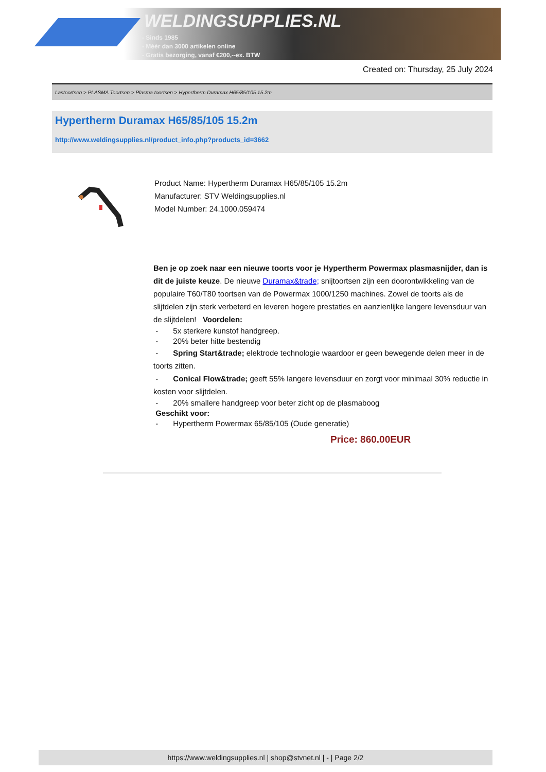WELDINGSUPPLIES.NL
- Sinds 1985
- Méér dan 3000 artikelen online
- Gratis bezorging, vanaf €200,--ex. BTW
Created on: Thursday, 25 July 2024
Lastoortsen > PLASMA Toortsen > Plasma toortsen > Hypertherm Duramax H65/85/105 15.2m
Hypertherm Duramax H65/85/105 15.2m
http://www.weldingsupplies.nl/product_info.php?products_id=3662
Product Name: Hypertherm Duramax H65/85/105 15.2m
Manufacturer: STV Weldingsupplies.nl
Model Number: 24.1000.059474
Ben je op zoek naar een nieuwe toorts voor je Hypertherm Powermax plasmasnijder, dan is dit de juiste keuze. De nieuwe Duramax&trade; snijtoortsen zijn een doorontwikkeling van de populaire T60/T80 toortsen van de Powermax 1000/1250 machines. Zowel de toorts als de slijtdelen zijn sterk verbeterd en leveren hogere prestaties en aanzienlijke langere levensduur van de slijtdelen! Voordelen:
- 5x sterkere kunstof handgreep.
- 20% beter hitte bestendig
- Spring Start&trade; elektrode technologie waardoor er geen bewegende delen meer in de toorts zitten.
- Conical Flow&trade; geeft 55% langere levensduur en zorgt voor minimaal 30% reductie in kosten voor slijtdelen.
- 20% smallere handgreep voor beter zicht op de plasmaboog
Geschikt voor:
- Hypertherm Powermax 65/85/105 (Oude generatie)
Price: 860.00EUR
https://www.weldingsupplies.nl | shop@stvnet.nl | - | Page 2/2